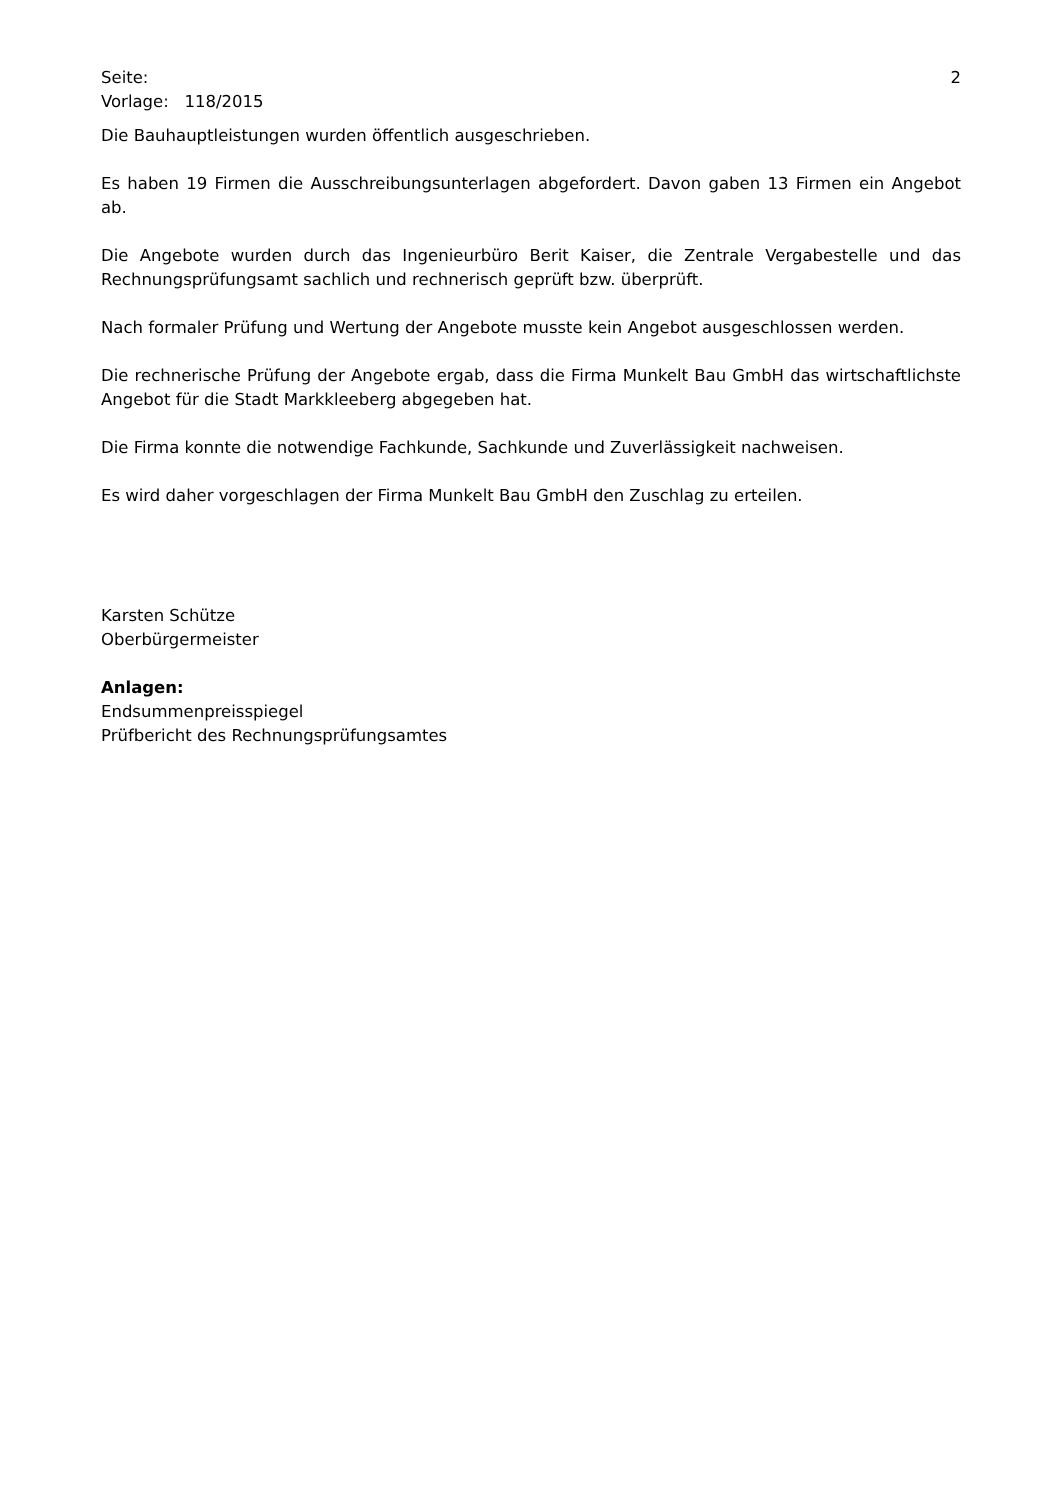Seite: 2
Vorlage: 118/2015
Die Bauhauptleistungen wurden öffentlich ausgeschrieben.
Es haben 19 Firmen die Ausschreibungsunterlagen abgefordert. Davon gaben 13 Firmen ein Angebot ab.
Die Angebote wurden durch das Ingenieurbüro Berit Kaiser, die Zentrale Vergabestelle und das Rechnungsprüfungsamt sachlich und rechnerisch geprüft bzw. überprüft.
Nach formaler Prüfung und Wertung der Angebote musste kein Angebot ausgeschlossen werden.
Die rechnerische Prüfung der Angebote ergab, dass die Firma Munkelt Bau GmbH das wirtschaftlichste Angebot für die Stadt Markkleeberg abgegeben hat.
Die Firma konnte die notwendige Fachkunde, Sachkunde und Zuverlässigkeit nachweisen.
Es wird daher vorgeschlagen der Firma Munkelt Bau GmbH den Zuschlag zu erteilen.
Karsten Schütze
Oberbürgermeister
Anlagen:
Endsummenpreisspiegel
Prüfbericht des Rechnungsprüfungsamtes